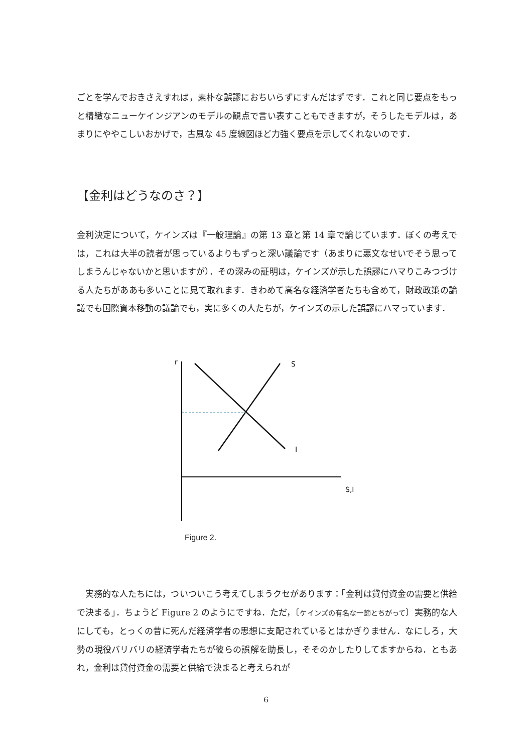ごとを学んでおきさえすれば，素朴な誤謬におちいらずにすんだはずです．これと同じ要点をもっと精緻なニューケインジアンのモデルの観点で言い表すこともできますが，そうしたモデルは，あまりにややこしいおかげで，古風な 45 度線図ほど力強く要点を示してくれないのです．
【金利はどうなのさ？】
金利決定について，ケインズは『一般理論』の第 13 章と第 14 章で論じています．ぼくの考えでは，これは大半の読者が思っているよりもずっと深い議論です（あまりに悪文なせいでそう思ってしまうんじゃないかと思いますが）．その深みの証明は，ケインズが示した誤謬にハマりこみつづける人たちがああも多いことに見て取れます．きわめて高名な経済学者たちも含めて，財政政策の論議でも国際資本移動の議論でも，実に多くの人たちが，ケインズの示した誤謬にハマっています．
r
S
I
S,I
Figure 2.
　実務的な人たちには，ついついこう考えてしまうクセがあります：「金利は貸付資金の需要と供給で決まる」．ちょうど Figure 2 のようにですね．ただ，〔ケインズの有名な一節とちがって〕実務的な人にしても，とっくの昔に死んだ経済学者の思想に支配されているとはかぎりません．なにしろ，大勢の現役バリバリの経済学者たちが彼らの誤解を助長し，そそのかしたりしてますからね．ともあれ，金利は貸付資金の需要と供給で決まると考えられが
6